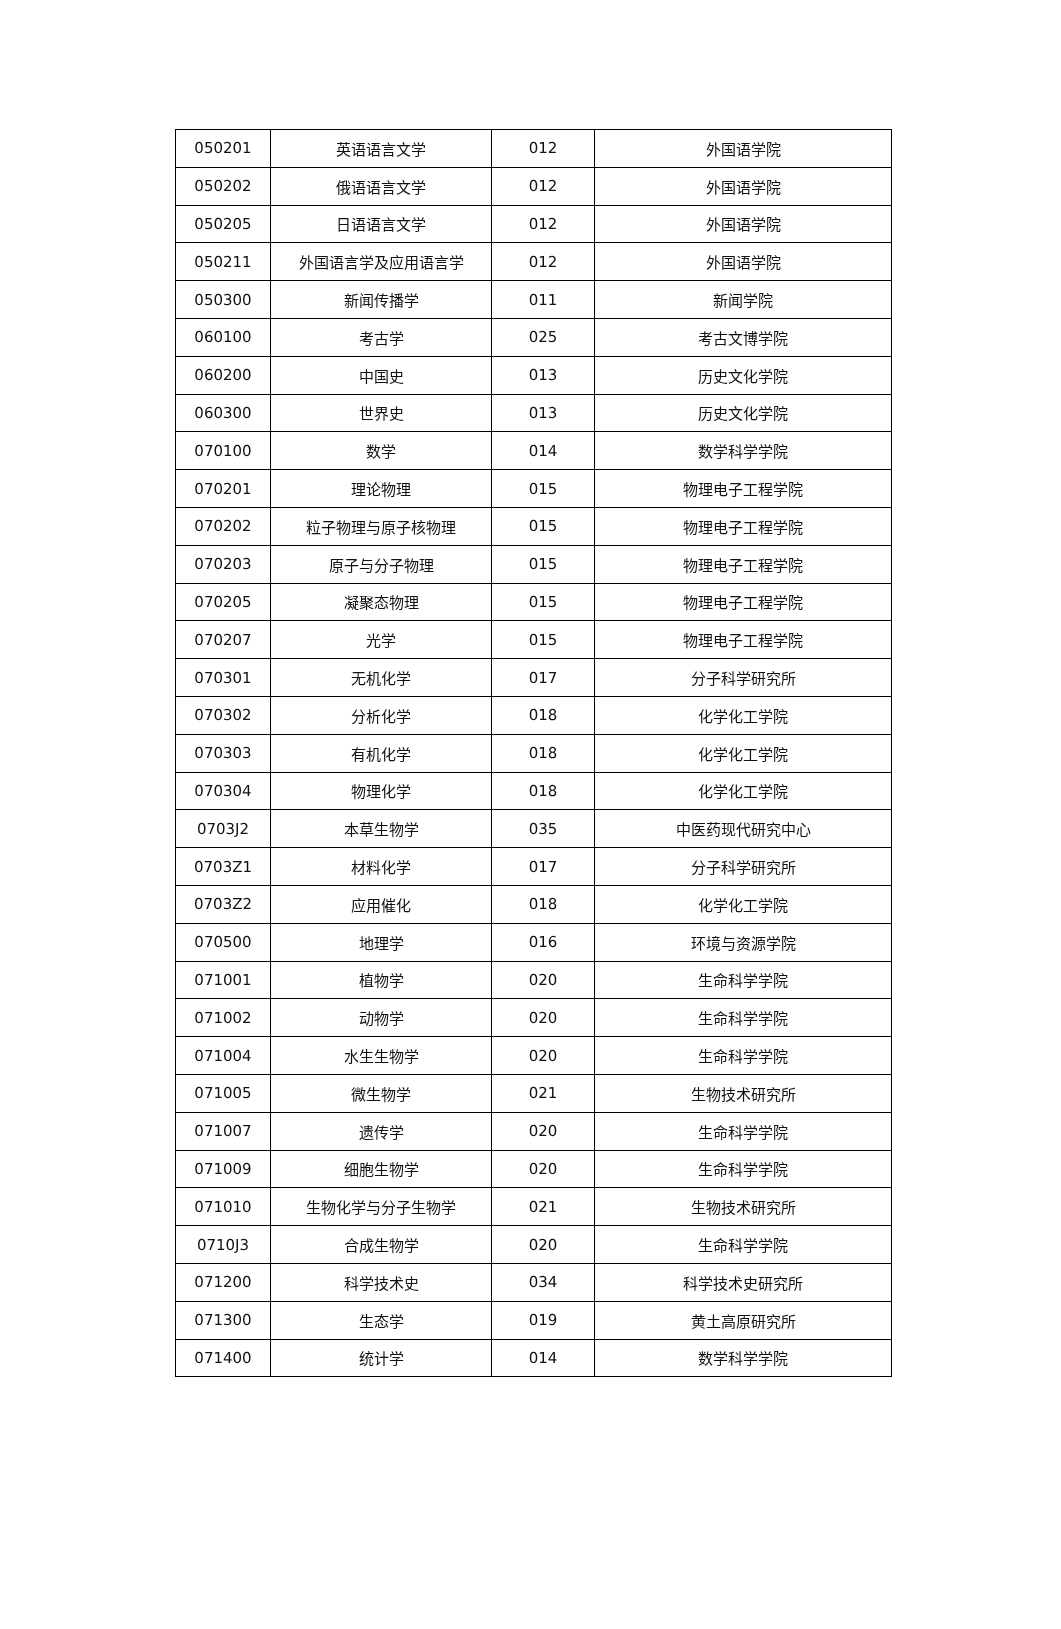| 050201 | 英语语言文学 | 012 | 外国语学院 |
| 050202 | 俄语语言文学 | 012 | 外国语学院 |
| 050205 | 日语语言文学 | 012 | 外国语学院 |
| 050211 | 外国语言学及应用语言学 | 012 | 外国语学院 |
| 050300 | 新闻传播学 | 011 | 新闻学院 |
| 060100 | 考古学 | 025 | 考古文博学院 |
| 060200 | 中国史 | 013 | 历史文化学院 |
| 060300 | 世界史 | 013 | 历史文化学院 |
| 070100 | 数学 | 014 | 数学科学学院 |
| 070201 | 理论物理 | 015 | 物理电子工程学院 |
| 070202 | 粒子物理与原子核物理 | 015 | 物理电子工程学院 |
| 070203 | 原子与分子物理 | 015 | 物理电子工程学院 |
| 070205 | 凝聚态物理 | 015 | 物理电子工程学院 |
| 070207 | 光学 | 015 | 物理电子工程学院 |
| 070301 | 无机化学 | 017 | 分子科学研究所 |
| 070302 | 分析化学 | 018 | 化学化工学院 |
| 070303 | 有机化学 | 018 | 化学化工学院 |
| 070304 | 物理化学 | 018 | 化学化工学院 |
| 0703J2 | 本草生物学 | 035 | 中医药现代研究中心 |
| 0703Z1 | 材料化学 | 017 | 分子科学研究所 |
| 0703Z2 | 应用催化 | 018 | 化学化工学院 |
| 070500 | 地理学 | 016 | 环境与资源学院 |
| 071001 | 植物学 | 020 | 生命科学学院 |
| 071002 | 动物学 | 020 | 生命科学学院 |
| 071004 | 水生生物学 | 020 | 生命科学学院 |
| 071005 | 微生物学 | 021 | 生物技术研究所 |
| 071007 | 遗传学 | 020 | 生命科学学院 |
| 071009 | 细胞生物学 | 020 | 生命科学学院 |
| 071010 | 生物化学与分子生物学 | 021 | 生物技术研究所 |
| 0710J3 | 合成生物学 | 020 | 生命科学学院 |
| 071200 | 科学技术史 | 034 | 科学技术史研究所 |
| 071300 | 生态学 | 019 | 黄土高原研究所 |
| 071400 | 统计学 | 014 | 数学科学学院 |